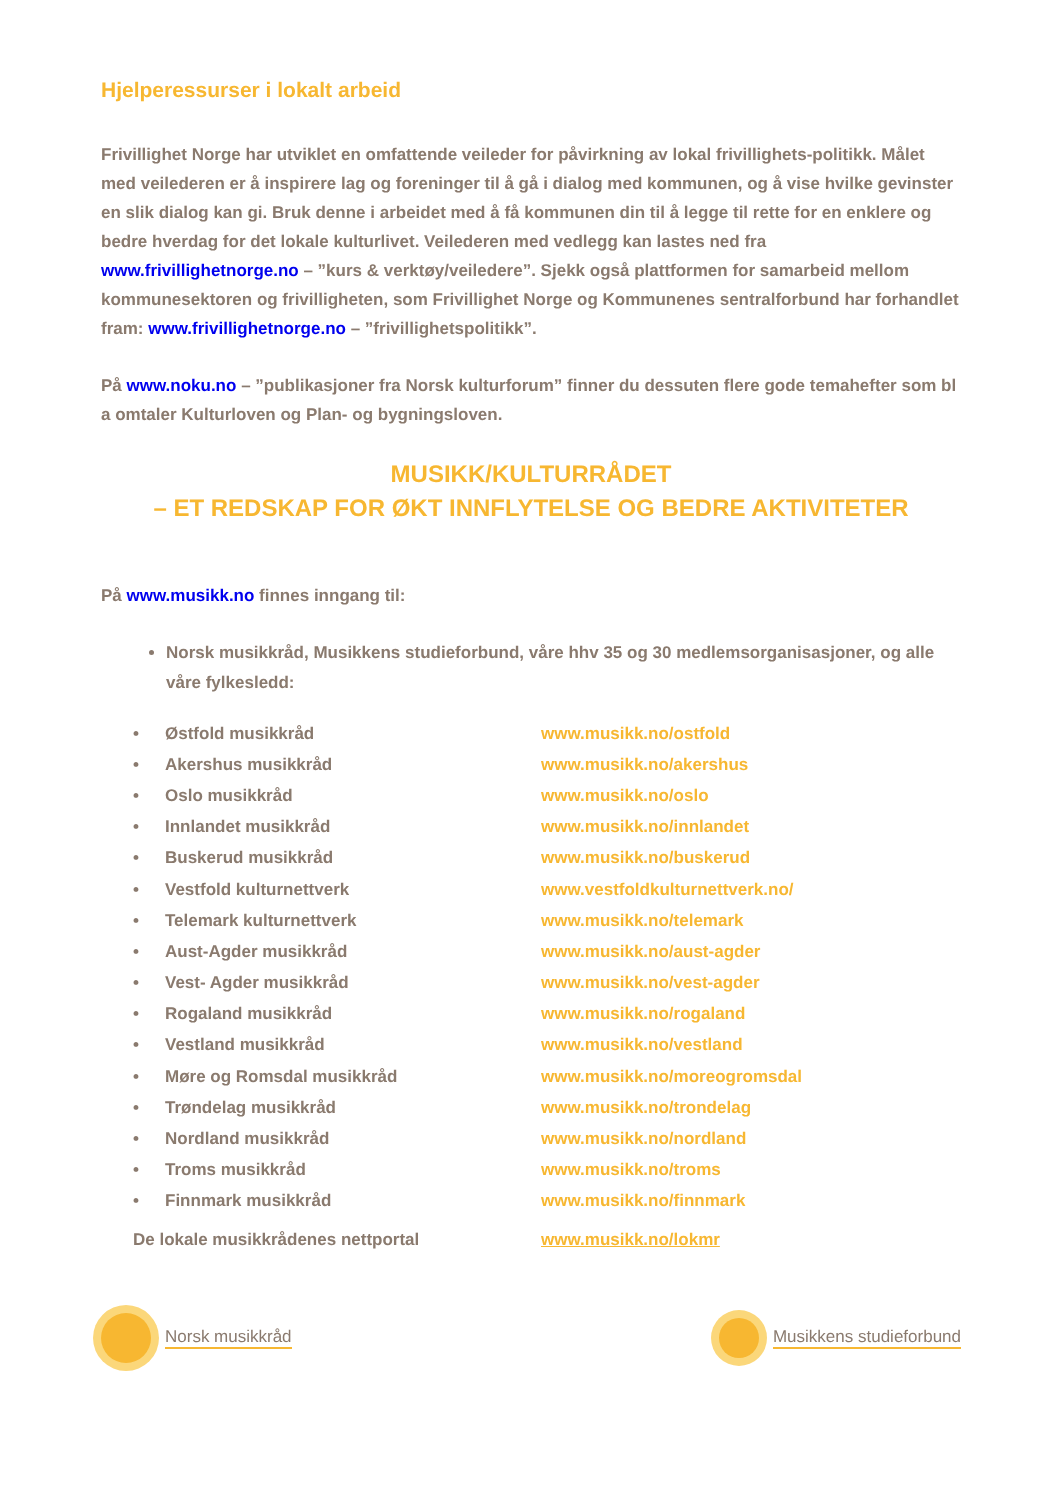Hjelperessurser i lokalt arbeid
Frivillighet Norge har utviklet en omfattende veileder for påvirkning av lokal frivillighets-politikk. Målet med veilederen er å inspirere lag og foreninger til å gå i dialog med kommunen, og å vise hvilke gevinster en slik dialog kan gi. Bruk denne i arbeidet med å få kommunen din til å legge til rette for en enklere og bedre hverdag for det lokale kulturlivet. Veilederen med vedlegg kan lastes ned fra www.frivillighetnorge.no – ”kurs & verktøy/veiledere”. Sjekk også plattformen for samarbeid mellom kommunesektoren og frivilligheten, som Frivillighet Norge og Kommunenes sentralforbund har forhandlet fram: www.frivillighetnorge.no – ”frivillighetspolitikk”.
På www.noku.no – ”publikasjoner fra Norsk kulturforum” finner du dessuten flere gode temahefter som bl a omtaler Kulturloven og Plan- og bygningsloven.
MUSIKK/KULTURRÅDET
– ET REDSKAP FOR ØKT INNFLYTELSE OG BEDRE AKTIVITETER
På www.musikk.no finnes inngang til:
Norsk musikkråd, Musikkens studieforbund, våre hhv 35 og 30 medlemsorganisasjoner, og alle våre fylkesledd:
| • | Østfold musikkråd | www.musikk.no/ostfold |
| • | Akershus musikkråd | www.musikk.no/akershus |
| • | Oslo musikkråd | www.musikk.no/oslo |
| • | Innlandet musikkråd | www.musikk.no/innlandet |
| • | Buskerud musikkråd | www.musikk.no/buskerud |
| • | Vestfold kulturnettverk | www.vestfoldkulturnettverk.no/ |
| • | Telemark kulturnettverk | www.musikk.no/telemark |
| • | Aust-Agder musikkråd | www.musikk.no/aust-agder |
| • | Vest- Agder musikkråd | www.musikk.no/vest-agder |
| • | Rogaland musikkråd | www.musikk.no/rogaland |
| • | Vestland musikkråd | www.musikk.no/vestland |
| • | Møre og Romsdal musikkråd | www.musikk.no/moreogromsdal |
| • | Trøndelag musikkråd | www.musikk.no/trondelag |
| • | Nordland musikkråd | www.musikk.no/nordland |
| • | Troms musikkråd | www.musikk.no/troms |
| • | Finnmark musikkråd | www.musikk.no/finnmark |
| De lokale musikkrådenes nettportal | | www.musikk.no/lokmr |
Norsk musikkråd Musikkens studieforbund